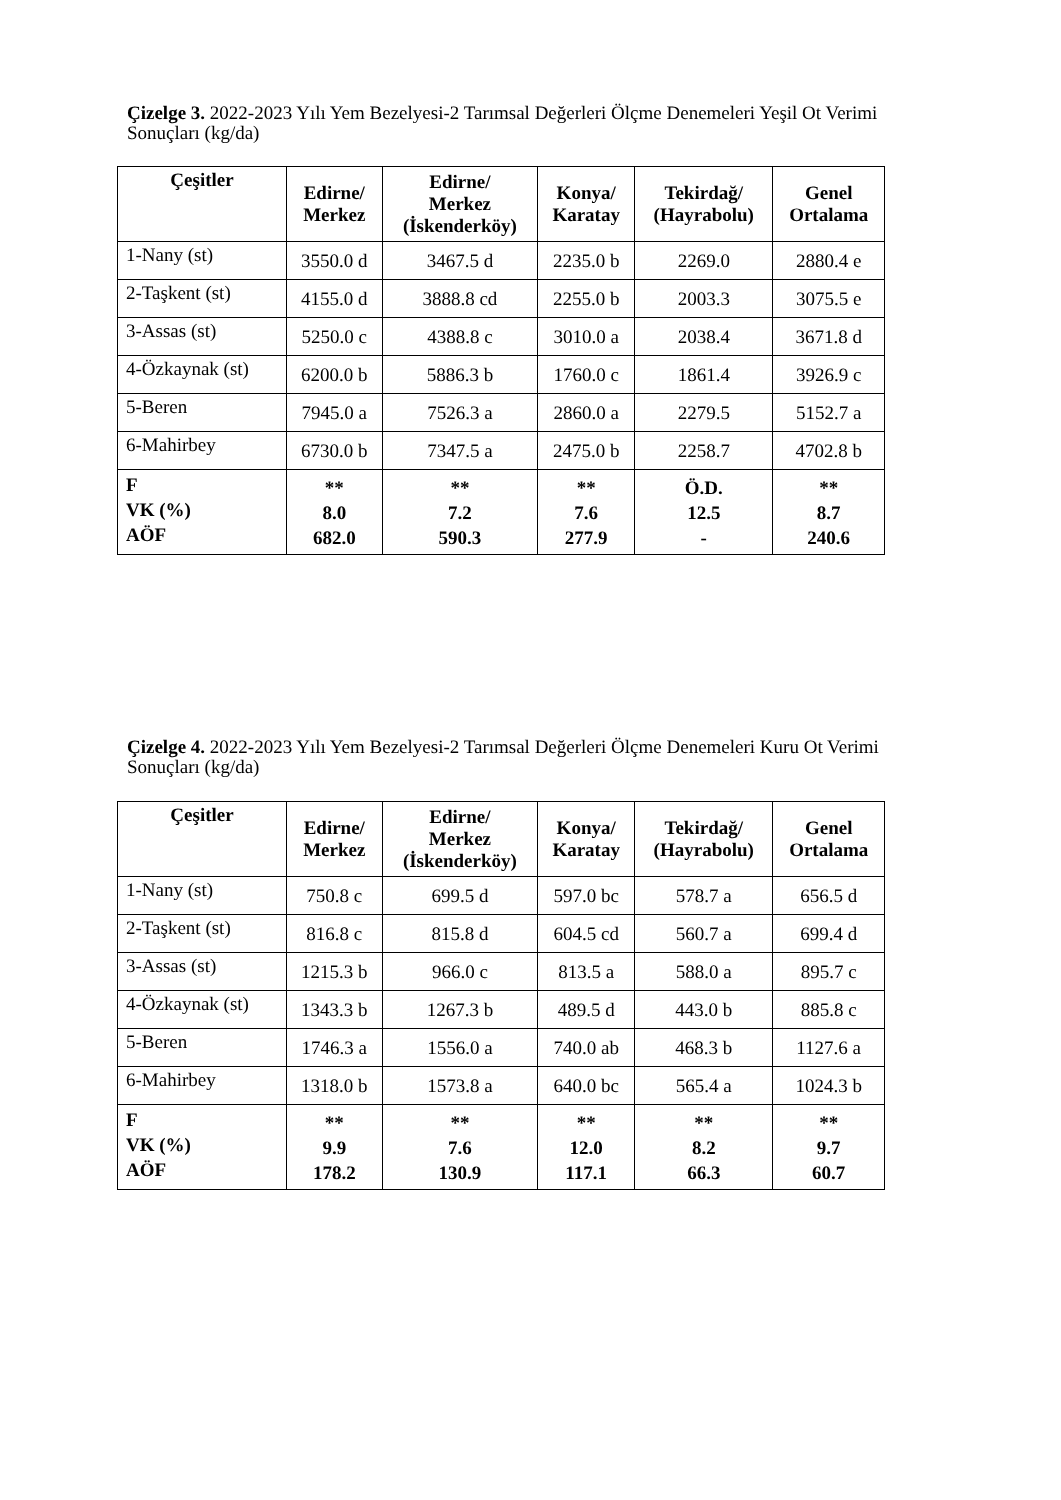Çizelge 3. 2022-2023 Yılı Yem Bezelyesi-2 Tarımsal Değerleri Ölçme Denemeleri Yeşil Ot Verimi Sonuçları (kg/da)
| Çeşitler | Edirne/ Merkez | Edirne/ Merkez (İskenderköy) | Konya/ Karatay | Tekirdağ/ (Hayrabolu) | Genel Ortalama |
| --- | --- | --- | --- | --- | --- |
| 1-Nany (st) | 3550.0 d | 3467.5 d | 2235.0 b | 2269.0 | 2880.4 e |
| 2-Taşkent (st) | 4155.0 d | 3888.8 cd | 2255.0 b | 2003.3 | 3075.5 e |
| 3-Assas (st) | 5250.0 c | 4388.8 c | 3010.0 a | 2038.4 | 3671.8 d |
| 4-Özkaynak (st) | 6200.0 b | 5886.3 b | 1760.0 c | 1861.4 | 3926.9 c |
| 5-Beren | 7945.0 a | 7526.3 a | 2860.0 a | 2279.5 | 5152.7 a |
| 6-Mahirbey | 6730.0 b | 7347.5 a | 2475.0 b | 2258.7 | 4702.8 b |
| F VK (%) AÖF | ** 8.0 682.0 | ** 7.2 590.3 | ** 7.6 277.9 | Ö.D. 12.5 - | ** 8.7 240.6 |
Çizelge 4. 2022-2023 Yılı Yem Bezelyesi-2 Tarımsal Değerleri Ölçme Denemeleri Kuru Ot Verimi Sonuçları (kg/da)
| Çeşitler | Edirne/ Merkez | Edirne/ Merkez (İskenderköy) | Konya/ Karatay | Tekirdağ/ (Hayrabolu) | Genel Ortalama |
| --- | --- | --- | --- | --- | --- |
| 1-Nany (st) | 750.8 c | 699.5 d | 597.0 bc | 578.7 a | 656.5 d |
| 2-Taşkent (st) | 816.8 c | 815.8 d | 604.5 cd | 560.7 a | 699.4 d |
| 3-Assas (st) | 1215.3 b | 966.0 c | 813.5 a | 588.0 a | 895.7 c |
| 4-Özkaynak (st) | 1343.3 b | 1267.3 b | 489.5 d | 443.0 b | 885.8 c |
| 5-Beren | 1746.3 a | 1556.0 a | 740.0 ab | 468.3 b | 1127.6 a |
| 6-Mahirbey | 1318.0 b | 1573.8 a | 640.0 bc | 565.4 a | 1024.3 b |
| F VK (%) AÖF | ** 9.9 178.2 | ** 7.6 130.9 | ** 12.0 117.1 | ** 8.2 66.3 | ** 9.7 60.7 |